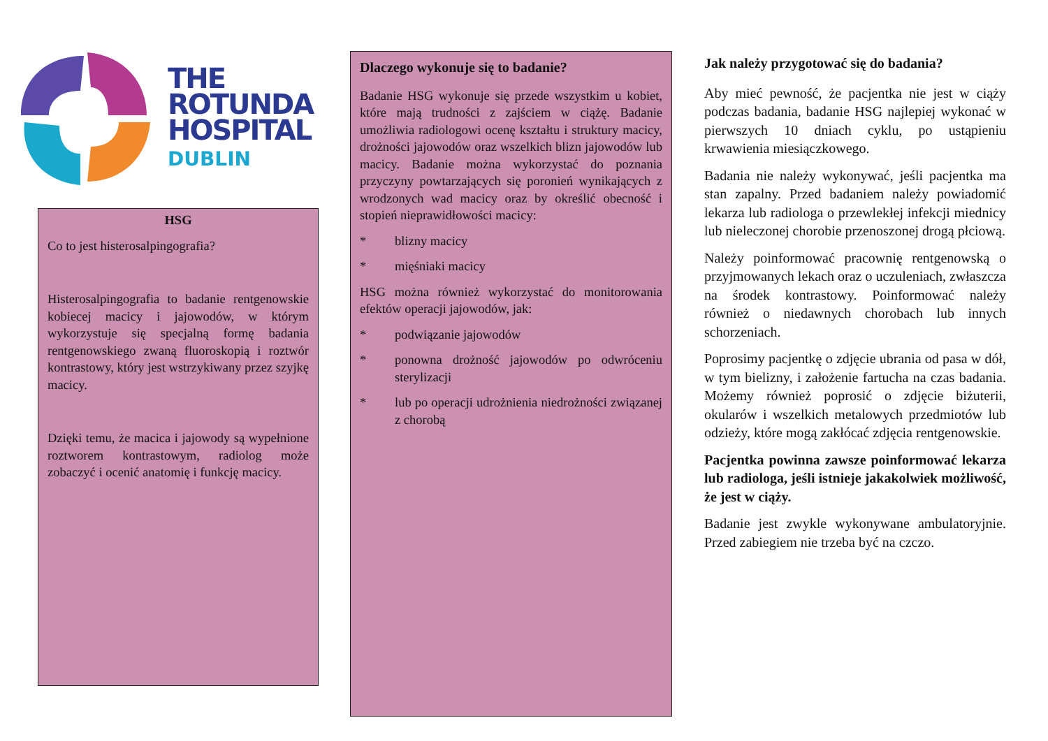THE
ROTUNDA
HOSPITAL
DUBLIN
HSG
Co to jest histerosalpingografia?
Histerosalpingografia to badanie rentgenowskie kobiecej macicy i jajowodów, w którym wykorzystuje się specjalną formę badania rentgenowskiego zwaną fluoroskopią i roztwór kontrastowy, który jest wstrzykiwany przez szyjkę macicy.
Dzięki temu, że macica i jajowody są wypełnione roztworem kontrastowym, radiolog może zobaczyć i ocenić anatomię i funkcję macicy.
Dlaczego wykonuje się to badanie?
Badanie HSG wykonuje się przede wszystkim u kobiet, które mają trudności z zajściem w ciążę. Badanie umożliwia radiologowi ocenę kształtu i struktury macicy, drożności jajowodów oraz wszelkich blizn jajowodów lub macicy. Badanie można wykorzystać do poznania przyczyny powtarzających się poronień wynikających z wrodzonych wad macicy oraz by określić obecność i stopień nieprawidłowości macicy:
* blizny macicy
* mięśniaki macicy
HSG można również wykorzystać do monitorowania efektów operacji jajowodów, jak:
* podwiązanie jajowodów
* ponowna drożność jajowodów po odwróceniu sterylizacji
* lub po operacji udrożnienia niedrożności związanej z chorobą
Jak należy przygotować się do badania?
Aby mieć pewność, że pacjentka nie jest w ciąży podczas badania, badanie HSG najlepiej wykonać w pierwszych 10 dniach cyklu, po ustąpieniu krwawienia miesiączkowego.
Badania nie należy wykonywać, jeśli pacjentka ma stan zapalny. Przed badaniem należy powiadomić lekarza lub radiologa o przewlekłej infekcji miednicy lub nieleczonej chorobie przenoszonej drogą płciową.
Należy poinformować pracownię rentgenowską o przyjmowanych lekach oraz o uczuleniach, zwłaszcza na środek kontrastowy. Poinformować należy również o niedawnych chorobach lub innych schorzeniach.
Poprosimy pacjentkę o zdjęcie ubrania od pasa w dół, w tym bielizny, i założenie fartucha na czas badania. Możemy również poprosić o zdjęcie biżuterii, okularów i wszelkich metalowych przedmiotów lub odzieży, które mogą zakłócać zdjęcia rentgenowskie.
Pacjentka powinna zawsze poinformować lekarza lub radiologa, jeśli istnieje jakakolwiek możliwość, że jest w ciąży.
Badanie jest zwykle wykonywane ambulatoryjnie. Przed zabiegiem nie trzeba być na czczo.